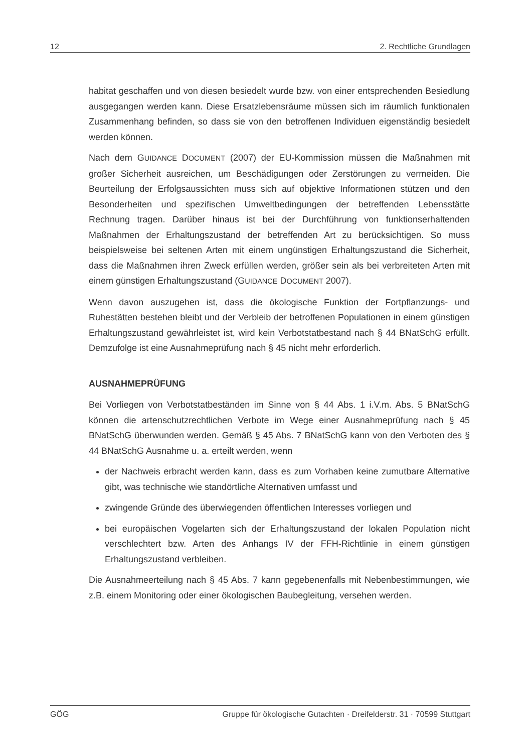12 2. Rechtliche Grundlagen
habitat geschaffen und von diesen besiedelt wurde bzw. von einer entsprechenden Besiedlung ausgegangen werden kann. Diese Ersatzlebensräume müssen sich im räumlich funktionalen Zusammenhang befinden, so dass sie von den betroffenen Individuen eigenständig besiedelt werden können.
Nach dem GUIDANCE DOCUMENT (2007) der EU-Kommission müssen die Maßnahmen mit großer Sicherheit ausreichen, um Beschädigungen oder Zerstörungen zu vermeiden. Die Beurteilung der Erfolgsaussichten muss sich auf objektive Informationen stützen und den Besonderheiten und spezifischen Umweltbedingungen der betreffenden Lebensstätte Rechnung tragen. Darüber hinaus ist bei der Durchführung von funktionserhaltenden Maßnahmen der Erhaltungszustand der betreffenden Art zu berücksichtigen. So muss beispielsweise bei seltenen Arten mit einem ungünstigen Erhaltungszustand die Sicherheit, dass die Maßnahmen ihren Zweck erfüllen werden, größer sein als bei verbreiteten Arten mit einem günstigen Erhaltungszustand (GUIDANCE DOCUMENT 2007).
Wenn davon auszugehen ist, dass die ökologische Funktion der Fortpflanzungs- und Ruhestätten bestehen bleibt und der Verbleib der betroffenen Populationen in einem günstigen Erhaltungszustand gewährleistet ist, wird kein Verbotstatbestand nach § 44 BNatSchG erfüllt. Demzufolge ist eine Ausnahmeprüfung nach § 45 nicht mehr erforderlich.
AUSNAHMEPRÜFUNG
Bei Vorliegen von Verbotstatbeständen im Sinne von § 44 Abs. 1 i.V.m. Abs. 5 BNatSchG können die artenschutzrechtlichen Verbote im Wege einer Ausnahmeprüfung nach § 45 BNatSchG überwunden werden. Gemäß § 45 Abs. 7 BNatSchG kann von den Verboten des § 44 BNatSchG Ausnahme u. a. erteilt werden, wenn
der Nachweis erbracht werden kann, dass es zum Vorhaben keine zumutbare Alternative gibt, was technische wie standörtliche Alternativen umfasst und
zwingende Gründe des überwiegenden öffentlichen Interesses vorliegen und
bei europäischen Vogelarten sich der Erhaltungszustand der lokalen Population nicht verschlechtert bzw. Arten des Anhangs IV der FFH-Richtlinie in einem günstigen Erhaltungszustand verbleiben.
Die Ausnahmeerteilung nach § 45 Abs. 7 kann gegebenenfalls mit Nebenbestimmungen, wie z.B. einem Monitoring oder einer ökologischen Baubegleitung, versehen werden.
GÖG Gruppe für ökologische Gutachten · Dreifelderstr. 31 · 70599 Stuttgart